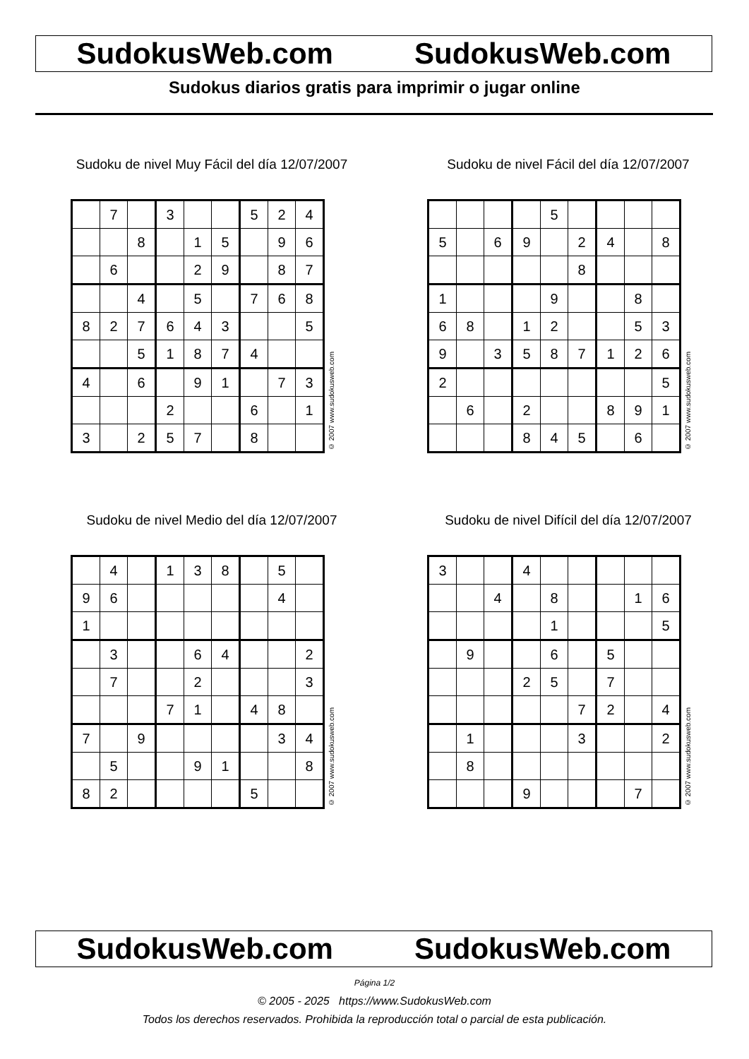SudokusWeb.com SudokusWeb.com
Sudokus diarios gratis para imprimir o jugar online
Sudoku de nivel Muy Fácil del día 12/07/2007
| | 7 | | 3 | | | 5 | 2 | 4 |
| | | 8 | | 1 | 5 | | 9 | 6 |
| | 6 | | | 2 | 9 | | 8 | 7 |
| | | 4 | | 5 | | 7 | 6 | 8 |
| 8 | 2 | 7 | 6 | 4 | 3 | | | 5 |
| | | 5 | 1 | 8 | 7 | 4 | | |
| 4 | | 6 | | 9 | 1 | | 7 | 3 |
| | | | 2 | | | 6 | | 1 |
| 3 | | 2 | 5 | 7 | | 8 | | |
© 2007 www.sudokusweb.com
Sudoku de nivel Fácil del día 12/07/2007
| | | | | 5 | | | | |
| 5 | | 6 | 9 | | 2 | 4 | | 8 |
| | | | | | 8 | | | |
| 1 | | | | 9 | | | 8 | |
| 6 | 8 | | 1 | 2 | | | 5 | 3 |
| 9 | | 3 | 5 | 8 | 7 | 1 | 2 | 6 |
| 2 | | | | | | | | 5 |
| | 6 | | 2 | | | 8 | 9 | 1 |
| | | | 8 | 4 | 5 | | 6 | |
© 2007 www.sudokusweb.com
Sudoku de nivel Medio del día 12/07/2007
| | 4 | | 1 | 3 | 8 | | 5 | |
| 9 | 6 | | | | | | 4 | |
| 1 | | | | | | | | |
| | 3 | | | 6 | 4 | | | 2 |
| | 7 | | | 2 | | | | 3 |
| | | | 7 | 1 | | 4 | 8 | |
| 7 | | 9 | | | | | 3 | 4 |
| | 5 | | | 9 | 1 | | | 8 |
| 8 | 2 | | | | | 5 | | |
© 2007 www.sudokusweb.com
Sudoku de nivel Difícil del día 12/07/2007
| 3 | | | 4 | | | | | |
| | | 4 | | 8 | | | 1 | 6 |
| | | | | 1 | | | | 5 |
| | 9 | | | 6 | | 5 | | |
| | | | 2 | 5 | | 7 | | |
| | | | | | 7 | 2 | | 4 |
| | 1 | | | | 3 | | | 2 |
| | 8 | | | | | | | |
| | | | 9 | | | | 7 | |
© 2007 www.sudokusweb.com
SudokusWeb.com SudokusWeb.com
Página 1/2
© 2005 - 2025 https://www.SudokusWeb.com
Todos los derechos reservados. Prohibida la reproducción total o parcial de esta publicación.